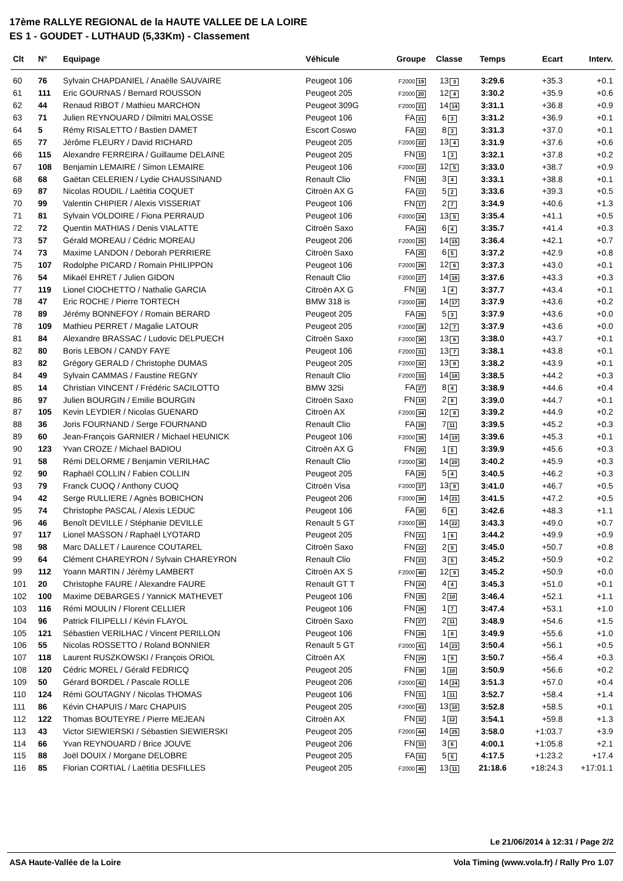17ème RALLYE REGIONAL de la HAUTE VALLEE DE LA LOIRE
ES 1 - GOUDET - LUTHAUD (5,33Km) - Classement
| Clt | N° | Equipage | Véhicule | Groupe | Classe | Temps | Ecart | Interv. |
| --- | --- | --- | --- | --- | --- | --- | --- | --- |
| 60 | 76 | Sylvain CHAPDANIEL / Anaëlle SAUVAIRE | Peugeot 106 | F2000 19 | 13 3 | 3:29.6 | +35.3 | +0.1 |
| 61 | 111 | Eric GOURNAS / Bernard ROUSSON | Peugeot 205 | F2000 20 | 12 4 | 3:30.2 | +35.9 | +0.6 |
| 62 | 44 | Renaud RIBOT / Mathieu MARCHON | Peugeot 309G | F2000 21 | 14 14 | 3:31.1 | +36.8 | +0.9 |
| 63 | 71 | Julien REYNOUARD / Dilmitri MALOSSE | Peugeot 106 | FA 21 | 6 3 | 3:31.2 | +36.9 | +0.1 |
| 64 | 5 | Rémy RISALETTO / Bastien DAMET | Escort Coswo | FA 22 | 8 3 | 3:31.3 | +37.0 | +0.1 |
| 65 | 77 | Jérôme FLEURY / David RICHARD | Peugeot 205 | F2000 22 | 13 4 | 3:31.9 | +37.6 | +0.6 |
| 66 | 115 | Alexandre FERREIRA / Guillaume DELAINE | Peugeot 205 | FN 15 | 1 3 | 3:32.1 | +37.8 | +0.2 |
| 67 | 108 | Benjamin LEMAIRE / Simon LEMAIRE | Peugeot 106 | F2000 23 | 12 5 | 3:33.0 | +38.7 | +0.9 |
| 68 | 68 | Gaëtan CELERIEN / Lydie CHAUSSINAND | Renault Clio | FN 16 | 3 4 | 3:33.1 | +38.8 | +0.1 |
| 69 | 87 | Nicolas ROUDIL / Laëtitia COQUET | Citroën AX G | FA 23 | 5 2 | 3:33.6 | +39.3 | +0.5 |
| 70 | 99 | Valentin CHIPIER / Alexis VISSERIAT | Peugeot 106 | FN 17 | 2 7 | 3:34.9 | +40.6 | +1.3 |
| 71 | 81 | Sylvain VOLDOIRE / Fiona PERRAUD | Peugeot 106 | F2000 24 | 13 5 | 3:35.4 | +41.1 | +0.5 |
| 72 | 72 | Quentin MATHIAS / Denis VIALATTE | Citroën Saxo | FA 24 | 6 4 | 3:35.7 | +41.4 | +0.3 |
| 73 | 57 | Gérald MOREAU / Cédric MOREAU | Peugeot 206 | F2000 25 | 14 15 | 3:36.4 | +42.1 | +0.7 |
| 74 | 73 | Maxime LANDON / Deborah PERRIERE | Citroën Saxo | FA 25 | 6 5 | 3:37.2 | +42.9 | +0.8 |
| 75 | 107 | Rodolphe PICARD / Romain PHILIPPON | Peugeot 106 | F2000 26 | 12 6 | 3:37.3 | +43.0 | +0.1 |
| 76 | 54 | Mikaël EHRET / Julien GIDON | Renault Clio | F2000 27 | 14 16 | 3:37.6 | +43.3 | +0.3 |
| 77 | 119 | Lionel CIOCHETTO / Nathalie GARCIA | Citroën AX G | FN 18 | 1 4 | 3:37.7 | +43.4 | +0.1 |
| 78 | 47 | Eric ROCHE / Pierre TORTECH | BMW 318 is | F2000 28 | 14 17 | 3:37.9 | +43.6 | +0.2 |
| 78 | 89 | Jérémy BONNEFOY / Romain BERARD | Peugeot 205 | FA 26 | 5 3 | 3:37.9 | +43.6 | +0.0 |
| 78 | 109 | Mathieu PERRET / Magalie LATOUR | Peugeot 205 | F2000 28 | 12 7 | 3:37.9 | +43.6 | +0.0 |
| 81 | 84 | Alexandre BRASSAC / Ludovic DELPUECH | Citroën Saxo | F2000 30 | 13 6 | 3:38.0 | +43.7 | +0.1 |
| 82 | 80 | Boris LEBON / CANDY FAYE | Peugeot 106 | F2000 31 | 13 7 | 3:38.1 | +43.8 | +0.1 |
| 83 | 82 | Grégory GERALD / Christophe DUMAS | Peugeot 205 | F2000 32 | 13 8 | 3:38.2 | +43.9 | +0.1 |
| 84 | 49 | Sylvain CAMMAS / Faustine REGNY | Renault Clio | F2000 33 | 14 18 | 3:38.5 | +44.2 | +0.3 |
| 85 | 14 | Christian VINCENT / Frédéric SACILOTTO | BMW 325i | FA 27 | 8 4 | 3:38.9 | +44.6 | +0.4 |
| 86 | 97 | Julien BOURGIN / Emilie BOURGIN | Citroën Saxo | FN 19 | 2 8 | 3:39.0 | +44.7 | +0.1 |
| 87 | 105 | Kevin LEYDIER / Nicolas GUENARD | Citroën AX | F2000 34 | 12 8 | 3:39.2 | +44.9 | +0.2 |
| 88 | 36 | Joris FOURNAND / Serge FOURNAND | Renault Clio | FA 28 | 7 11 | 3:39.5 | +45.2 | +0.3 |
| 89 | 60 | Jean-François GARNIER / Michael HEUNICK | Peugeot 106 | F2000 35 | 14 19 | 3:39.6 | +45.3 | +0.1 |
| 90 | 123 | Yvan CROZE / Michael BADIOU | Citroën AX G | FN 20 | 1 5 | 3:39.9 | +45.6 | +0.3 |
| 91 | 58 | Rémi DELORME / Benjamin VERILHAC | Renault Clio | F2000 36 | 14 20 | 3:40.2 | +45.9 | +0.3 |
| 92 | 90 | Raphaël COLLIN / Fabien COLLIN | Peugeot 205 | FA 29 | 5 4 | 3:40.5 | +46.2 | +0.3 |
| 93 | 79 | Franck CUOQ / Anthony CUOQ | Citroën Visa | F2000 37 | 13 9 | 3:41.0 | +46.7 | +0.5 |
| 94 | 42 | Serge RULLIERE / Agnès BOBICHON | Peugeot 206 | F2000 38 | 14 21 | 3:41.5 | +47.2 | +0.5 |
| 95 | 74 | Christophe PASCAL / Alexis LEDUC | Peugeot 106 | FA 30 | 6 6 | 3:42.6 | +48.3 | +1.1 |
| 96 | 46 | Benoît DEVILLE / Stéphanie DEVILLE | Renault 5 GT | F2000 39 | 14 22 | 3:43.3 | +49.0 | +0.7 |
| 97 | 117 | Lionel MASSON / Raphaël LYOTARD | Peugeot 205 | FN 21 | 1 6 | 3:44.2 | +49.9 | +0.9 |
| 98 | 98 | Marc DALLET / Laurence COUTAREL | Citroën Saxo | FN 22 | 2 9 | 3:45.0 | +50.7 | +0.8 |
| 99 | 64 | Clément CHAREYRON / Sylvain CHAREYRON | Renault Clio | FN 23 | 3 5 | 3:45.2 | +50.9 | +0.2 |
| 99 | 112 | Yoann MARTIN / Jérèmy LAMBERT | Citroën AX S | F2000 40 | 12 9 | 3:45.2 | +50.9 | +0.0 |
| 101 | 20 | Christophe FAURE / Alexandre FAURE | Renault GT T | FN 24 | 4 4 | 3:45.3 | +51.0 | +0.1 |
| 102 | 100 | Maxime DEBARGES / YannicK MATHEVET | Peugeot 106 | FN 25 | 2 10 | 3:46.4 | +52.1 | +1.1 |
| 103 | 116 | Rémi MOULIN / Florent CELLIER | Peugeot 106 | FN 26 | 1 7 | 3:47.4 | +53.1 | +1.0 |
| 104 | 96 | Patrick FILIPELLI / Kévin FLAYOL | Citroën Saxo | FN 27 | 2 11 | 3:48.9 | +54.6 | +1.5 |
| 105 | 121 | Sébastien VERILHAC / Vincent PERILLON | Peugeot 106 | FN 28 | 1 8 | 3:49.9 | +55.6 | +1.0 |
| 106 | 55 | Nicolas ROSSETTO / Roland BONNIER | Renault 5 GT | F2000 41 | 14 23 | 3:50.4 | +56.1 | +0.5 |
| 107 | 118 | Laurent RUSZKOWSKI / François ORIOL | Citroën AX | FN 29 | 1 9 | 3:50.7 | +56.4 | +0.3 |
| 108 | 120 | Cédric MOREL / Gérald FEDRICQ | Peugeot 205 | FN 30 | 1 10 | 3:50.9 | +56.6 | +0.2 |
| 109 | 50 | Gérard BORDEL / Pascale ROLLE | Peugeot 206 | F2000 42 | 14 24 | 3:51.3 | +57.0 | +0.4 |
| 110 | 124 | Rémi GOUTAGNY / Nicolas THOMAS | Peugeot 106 | FN 31 | 1 11 | 3:52.7 | +58.4 | +1.4 |
| 111 | 86 | Kévin CHAPUIS / Marc CHAPUIS | Peugeot 205 | F2000 43 | 13 10 | 3:52.8 | +58.5 | +0.1 |
| 112 | 122 | Thomas BOUTEYRE / Pierre MEJEAN | Citroën AX | FN 32 | 1 12 | 3:54.1 | +59.8 | +1.3 |
| 113 | 43 | Victor SIEWIERSKI / Sébastien SIEWIERSKI | Peugeot 205 | F2000 44 | 14 25 | 3:58.0 | +1:03.7 | +3.9 |
| 114 | 66 | Yvan REYNOUARD / Brice JOUVE | Peugeot 206 | FN 33 | 3 6 | 4:00.1 | +1:05.8 | +2.1 |
| 115 | 88 | Joël DOUIX / Morgane DELOBRE | Peugeot 205 | FA 31 | 5 5 | 4:17.5 | +1:23.2 | +17.4 |
| 116 | 85 | Florian CORTIAL / Laëtitia DESFILLES | Peugeot 205 | F2000 45 | 13 11 | 21:18.6 | +18:24.3 | +17:01.1 |
Le 21/06/2014 à 12:31 / Page 2/2
ASA Haute-Vallée de la Loire Vola Timing (www.vola.fr) / Rally Pro 1.07